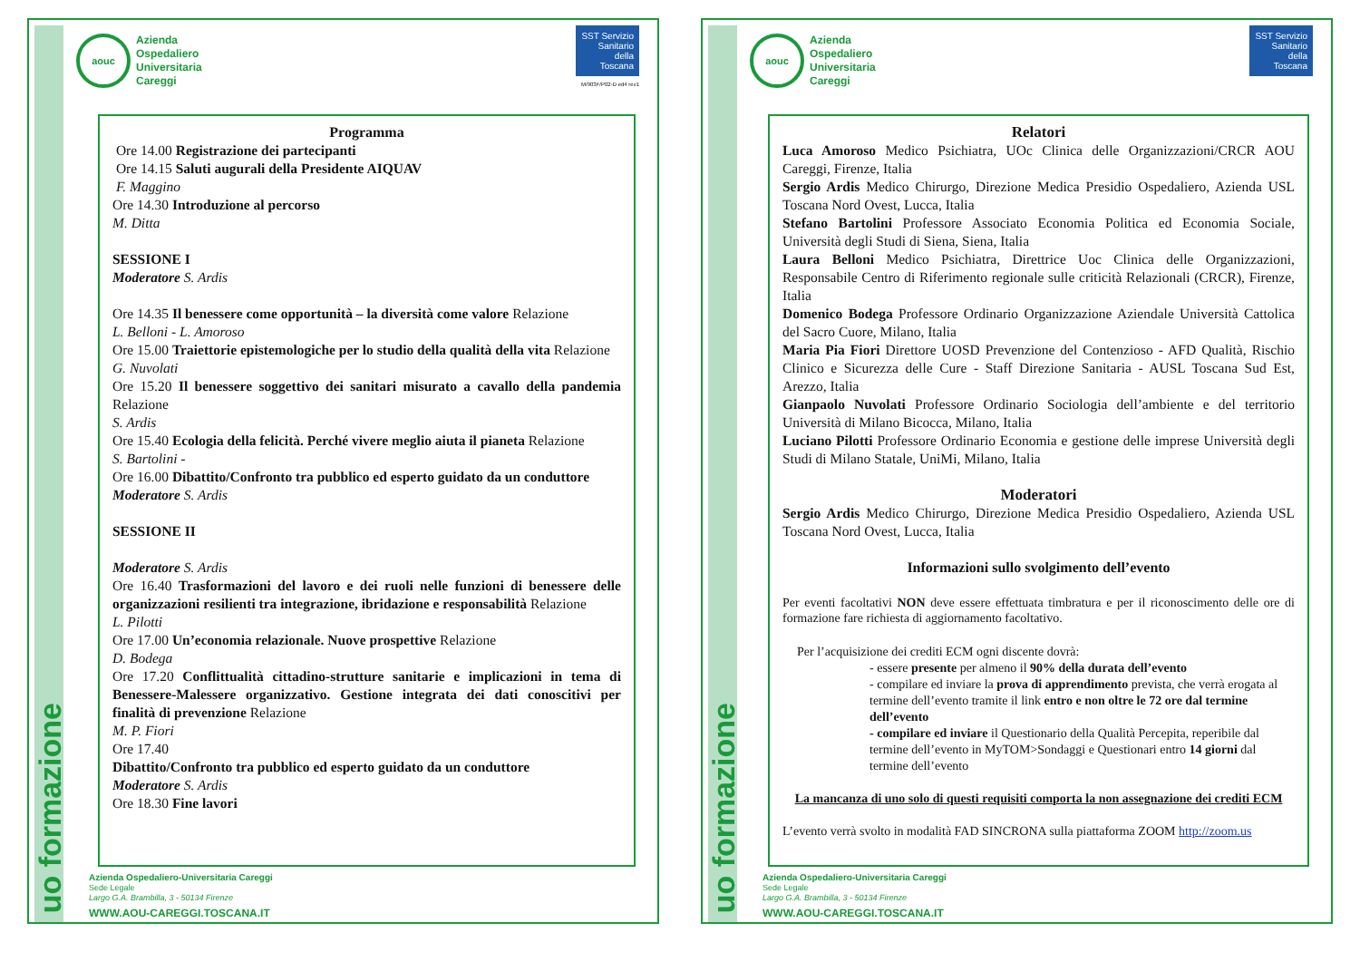uo formazione
aouc
Azienda
Ospedaliero
Universitaria
Careggi
SST Servizio Sanitario della Toscana
M/903F/P02-D ed4 rev1
Programma
Ore 14.00 Registrazione dei partecipanti
Ore 14.15 Saluti augurali della Presidente AIQUAV
F. Maggino
Ore 14.30 Introduzione al percorso
M. Ditta
SESSIONE I
Moderatore S. Ardis
Ore 14.35 Il benessere come opportunità – la diversità come valore Relazione
L. Belloni - L. Amoroso
Ore 15.00 Traiettorie epistemologiche per lo studio della qualità della vita Relazione
G. Nuvolati
Ore 15.20 Il benessere soggettivo dei sanitari misurato a cavallo della pandemia Relazione
S. Ardis
Ore 15.40 Ecologia della felicità. Perché vivere meglio aiuta il pianeta Relazione
S. Bartolini -
Ore 16.00 Dibattito/Confronto tra pubblico ed esperto guidato da un conduttore
Moderatore S. Ardis
SESSIONE II
Moderatore S. Ardis
Ore 16.40 Trasformazioni del lavoro e dei ruoli nelle funzioni di benessere delle organizzazioni resilienti tra integrazione, ibridazione e responsabilità Relazione
L. Pilotti
Ore 17.00 Un’economia relazionale. Nuove prospettive Relazione
D. Bodega
Ore 17.20 Conflittualità cittadino-strutture sanitarie e implicazioni in tema di Benessere-Malessere organizzativo. Gestione integrata dei dati conoscitivi per finalità di prevenzione Relazione
M. P. Fiori
Ore 17.40
Dibattito/Confronto tra pubblico ed esperto guidato da un conduttore
Moderatore S. Ardis
Ore 18.30 Fine lavori
Azienda Ospedaliero-Universitaria Careggi
Sede Legale
Largo G.A. Brambilla, 3 - 50134 Firenze
WWW.AOU-CAREGGI.TOSCANA.IT
uo formazione
aouc
Azienda
Ospedaliero
Universitaria
Careggi
SST Servizio Sanitario della Toscana
Relatori
Luca Amoroso Medico Psichiatra, UOc Clinica delle Organizzazioni/CRCR AOU Careggi, Firenze, Italia
Sergio Ardis Medico Chirurgo, Direzione Medica Presidio Ospedaliero, Azienda USL Toscana Nord Ovest, Lucca, Italia
Stefano Bartolini Professore Associato Economia Politica ed Economia Sociale, Università degli Studi di Siena, Siena, Italia
Laura Belloni Medico Psichiatra, Direttrice Uoc Clinica delle Organizzazioni, Responsabile Centro di Riferimento regionale sulle criticità Relazionali (CRCR), Firenze, Italia
Domenico Bodega Professore Ordinario Organizzazione Aziendale Università Cattolica del Sacro Cuore, Milano, Italia
Maria Pia Fiori Direttore UOSD Prevenzione del Contenzioso - AFD Qualità, Rischio Clinico e Sicurezza delle Cure - Staff Direzione Sanitaria - AUSL Toscana Sud Est, Arezzo, Italia
Gianpaolo Nuvolati Professore Ordinario Sociologia dell’ambiente e del territorio Università di Milano Bicocca, Milano, Italia
Luciano Pilotti Professore Ordinario Economia e gestione delle imprese Università degli Studi di Milano Statale, UniMi, Milano, Italia
Moderatori
Sergio Ardis Medico Chirurgo, Direzione Medica Presidio Ospedaliero, Azienda USL Toscana Nord Ovest, Lucca, Italia
Informazioni sullo svolgimento dell’evento
Per eventi facoltativi NON deve essere effettuata timbratura e per il riconoscimento delle ore di formazione fare richiesta di aggiornamento facoltativo.
Per l’acquisizione dei crediti ECM ogni discente dovrà:
- essere presente per almeno il 90% della durata dell’evento
- compilare ed inviare la prova di apprendimento prevista, che verrà erogata al termine dell’evento tramite il link entro e non oltre le 72 ore dal termine dell’evento
- compilare ed inviare il Questionario della Qualità Percepita, reperibile dal termine dell’evento in MyTOM>Sondaggi e Questionari entro 14 giorni dal termine dell’evento
La mancanza di uno solo di questi requisiti comporta la non assegnazione dei crediti ECM
L’evento verrà svolto in modalità FAD SINCRONA sulla piattaforma ZOOM http://zoom.us
Azienda Ospedaliero-Universitaria Careggi
Sede Legale
Largo G.A. Brambilla, 3 - 50134 Firenze
WWW.AOU-CAREGGI.TOSCANA.IT